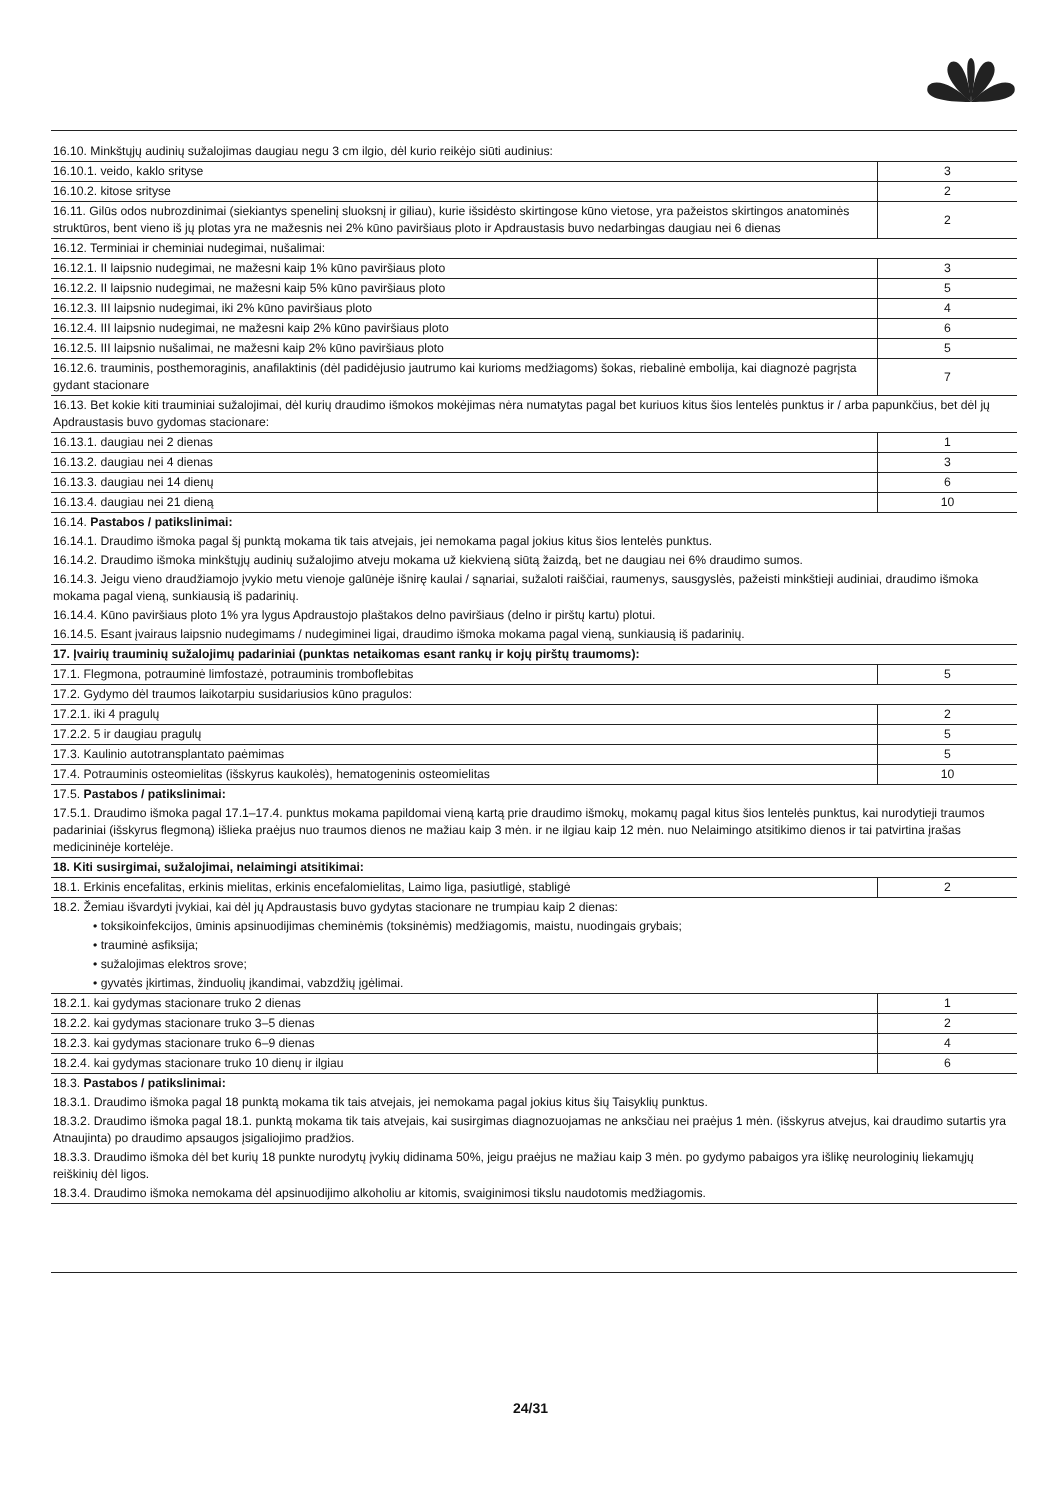| 16.10. Minkštųjų audinių sužalojimas daugiau negu 3 cm ilgio, dėl kurio reikėjo siūti audinius: | |
| 16.10.1. veido, kaklo srityse | 3 |
| 16.10.2. kitose srityse | 2 |
| 16.11. Gilūs odos nubrozdinimai (siekiantys spenelinį sluoksnį ir giliau), kurie išsidėsto skirtingose kūno vietose, yra pažeistos skirtingos anatominės struktūros, bent vieno iš jų plotas yra ne mažesnis nei 2% kūno paviršiaus ploto ir Apdraustasis buvo nedarbingas daugiau nei 6 dienas | 2 |
| 16.12. Terminiai ir cheminiai nudegimai, nušalimai: | |
| 16.12.1. II laipsnio nudegimai, ne mažesni kaip 1% kūno paviršiaus ploto | 3 |
| 16.12.2. II laipsnio nudegimai, ne mažesni kaip 5% kūno paviršiaus ploto | 5 |
| 16.12.3. III laipsnio nudegimai, iki 2% kūno paviršiaus ploto | 4 |
| 16.12.4. III laipsnio nudegimai, ne mažesni kaip 2% kūno paviršiaus ploto | 6 |
| 16.12.5. III laipsnio nušalimai, ne mažesni kaip 2% kūno paviršiaus ploto | 5 |
| 16.12.6. trauminis, posthemoraginis, anafilaktinis (dėl padidėjusio jautrumo kai kurioms medžiagoms) šokas, riebalinė embolija, kai diagnozė pagrįsta gydant stacionare | 7 |
| 16.13. Bet kokie kiti trauminiai sužalojimai, dėl kurių draudimo išmokos mokėjimas nėra numatytas pagal bet kuriuos kitus šios lentelės punktus ir / arba papunkčius, bet dėl jų Apdraustasis buvo gydomas stacionare: | |
| 16.13.1. daugiau nei 2 dienas | 1 |
| 16.13.2. daugiau nei 4 dienas | 3 |
| 16.13.3. daugiau nei 14 dienų | 6 |
| 16.13.4. daugiau nei 21 dieną | 10 |
| 16.14. Pastabos / patikslinimai: | |
| 16.14.1. Draudimo išmoka pagal šį punktą mokama tik tais atvejais, jei nemokama pagal jokius kitus šios lentelės punktus. | |
| 16.14.2. Draudimo išmoka minkštųjų audinių sužalojimo atveju mokama už kiekvieną siūtą žaizdą, bet ne daugiau nei 6% draudimo sumos. | |
| 16.14.3. Jeigu vieno draudžiamojo įvykio metu vienoje galūnėje išnirę kaulai / sąnariai, sužaloti raiščiai, raumenys, sausgyslės, pažeisti minkštieji audiniai, draudimo išmoka mokama pagal vieną, sunkiausią iš padarinių. | |
| 16.14.4. Kūno paviršiaus ploto 1% yra lygus Apdraustojo plaštakos delno paviršiaus (delno ir pirštų kartu) plotui. | |
| 16.14.5. Esant įvairaus laipsnio nudegimams / nudegiminei ligai, draudimo išmoka mokama pagal vieną, sunkiausią iš padarinių. | |
| 17. Įvairių trauminių sužalojimų padariniai (punktas netaikomas esant rankų ir kojų pirštų traumoms): | |
| 17.1. Flegmona, potrauminė limfostazė, potrauminis tromboflebitas | 5 |
| 17.2. Gydymo dėl traumos laikotarpiu susidariusios kūno pragulos: | |
| 17.2.1. iki 4 pragulų | 2 |
| 17.2.2. 5 ir daugiau pragulų | 5 |
| 17.3. Kaulinio autotransplantato paėmimas | 5 |
| 17.4. Potrauminis osteomielitas (išskyrus kaukolės), hematogeninis osteomielitas | 10 |
| 17.5. Pastabos / patikslinimai: | |
| 17.5.1. Draudimo išmoka pagal 17.1–17.4. punktus mokama papildomai vieną kartą prie draudimo išmokų, mokamų pagal kitus šios lentelės punktus, kai nurodytieji traumos padariniai (išskyrus flegmoną) išlieka praėjus nuo traumos dienos ne mažiau kaip 3 mėn. ir ne ilgiau kaip 12 mėn. nuo Nelaimingo atsitikimo dienos ir tai patvirtina įrašas medicininėje kortelėje. | |
| 18. Kiti susirgimai, sužalojimai, nelaimingi atsitikimai: | |
| 18.1. Erkinis encefalitas, erkinis mielitas, erkinis encefalomielitas, Laimo liga, pasiutligė, stabligė | 2 |
| 18.2. Žemiau išvardyti įvykiai, kai dėl jų Apdraustasis buvo gydytas stacionare ne trumpiau kaip 2 dienas: | |
| • toksikoinfekcijos, ūminis apsinuodijimas cheminėmis (toksinėmis) medžiagomis, maistu, nuodingais grybais; | |
| • trauminė asfiksija; | |
| • sužalojimas elektros srove; | |
| • gyvatės įkirtimas, žinduolių įkandimai, vabzdžių įgėlimai. | |
| 18.2.1. kai gydymas stacionare truko 2 dienas | 1 |
| 18.2.2. kai gydymas stacionare truko 3–5 dienas | 2 |
| 18.2.3. kai gydymas stacionare truko 6–9 dienas | 4 |
| 18.2.4. kai gydymas stacionare truko 10 dienų ir ilgiau | 6 |
| 18.3. Pastabos / patikslinimai: | |
| 18.3.1. Draudimo išmoka pagal 18 punktą mokama tik tais atvejais, jei nemokama pagal jokius kitus šių Taisyklių punktus. | |
| 18.3.2. Draudimo išmoka pagal 18.1. punktą mokama tik tais atvejais, kai susirgimas diagnozuojamas ne anksčiau nei praėjus 1 mėn. (išskyrus atvejus, kai draudimo sutartis yra Atnaujinta) po draudimo apsaugos įsigaliojimo pradžios. | |
| 18.3.3. Draudimo išmoka dėl bet kurių 18 punkte nurodytų įvykių didinama 50%, jeigu praėjus ne mažiau kaip 3 mėn. po gydymo pabaigos yra išlikę neurologinių liekamųjų reiškinių dėl ligos. | |
| 18.3.4. Draudimo išmoka nemokama dėl apsinuodijimo alkoholiu ar kitomis, svaiginimosi tikslu naudotomis medžiagomis. | |
24/31